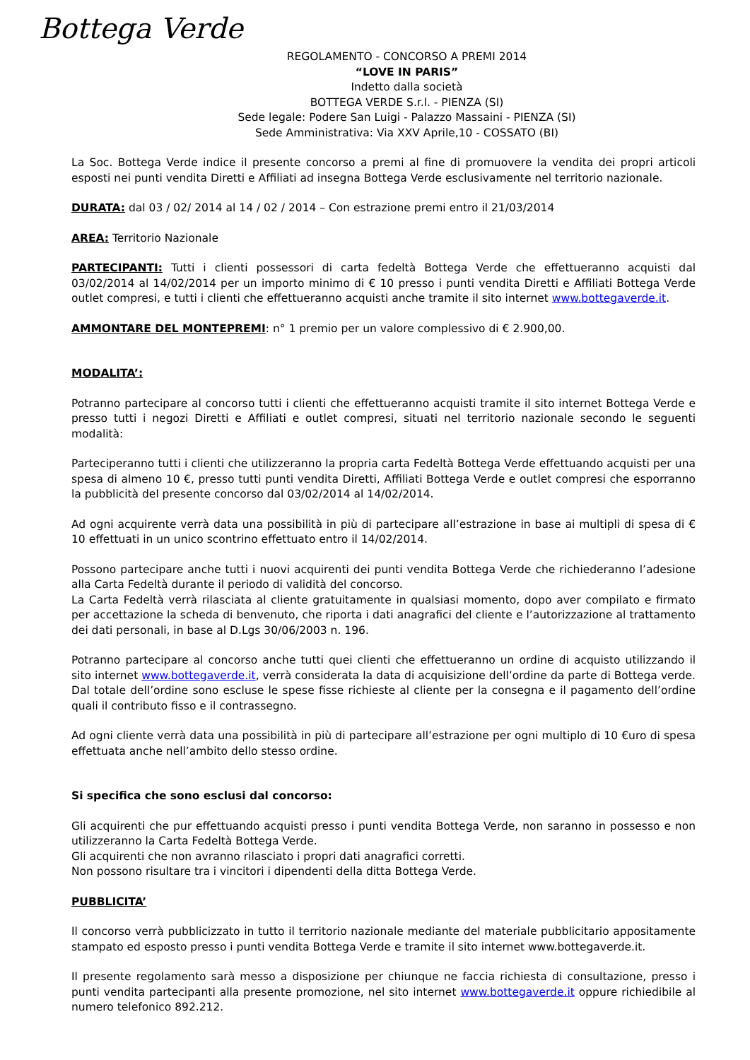Bottega Verde
REGOLAMENTO - CONCORSO A PREMI 2014
“LOVE IN PARIS”
Indetto dalla società
BOTTEGA VERDE S.r.l. - PIENZA (SI)
Sede legale: Podere San Luigi - Palazzo Massaini - PIENZA (SI)
Sede Amministrativa: Via XXV Aprile,10 - COSSATO (BI)
La Soc. Bottega Verde indice il presente concorso a premi al fine di promuovere la vendita dei propri articoli esposti nei punti vendita Diretti e Affiliati ad insegna Bottega Verde esclusivamente nel territorio nazionale.
DURATA: dal 03 / 02/ 2014 al 14 / 02 / 2014 – Con estrazione premi entro il 21/03/2014
AREA: Territorio Nazionale
PARTECIPANTI: Tutti i clienti possessori di carta fedeltà Bottega Verde che effettueranno acquisti dal 03/02/2014 al 14/02/2014 per un importo minimo di € 10 presso i punti vendita Diretti e Affiliati Bottega Verde outlet compresi, e tutti i clienti che effettueranno acquisti anche tramite il sito internet www.bottegaverde.it.
AMMONTARE DEL MONTEPREMI: n° 1 premio per un valore complessivo di € 2.900,00.
MODALITA’:
Potranno partecipare al concorso tutti i clienti che effettueranno acquisti tramite il sito internet Bottega Verde e presso tutti i negozi Diretti e Affiliati e outlet compresi, situati nel territorio nazionale secondo le seguenti modalità:
Parteciperanno tutti i clienti che utilizzeranno la propria carta Fedeltà Bottega Verde effettuando acquisti per una spesa di almeno 10 €, presso tutti punti vendita Diretti, Affiliati Bottega Verde e outlet compresi che esporranno la pubblicità del presente concorso dal 03/02/2014 al 14/02/2014.
Ad ogni acquirente verrà data una possibilità in più di partecipare all’estrazione in base ai multipli di spesa di € 10 effettuati in un unico scontrino effettuato entro il 14/02/2014.
Possono partecipare anche tutti i nuovi acquirenti dei punti vendita Bottega Verde che richiederanno l’adesione alla Carta Fedeltà durante il periodo di validità del concorso.
La Carta Fedeltà verrà rilasciata al cliente gratuitamente in qualsiasi momento, dopo aver compilato e firmato per accettazione la scheda di benvenuto, che riporta i dati anagrafici del cliente e l’autorizzazione al trattamento dei dati personali, in base al D.Lgs 30/06/2003 n. 196.
Potranno partecipare al concorso anche tutti quei clienti che effettueranno un ordine di acquisto utilizzando il sito internet www.bottegaverde.it, verrà considerata la data di acquisizione dell’ordine da parte di Bottega verde. Dal totale dell’ordine sono escluse le spese fisse richieste al cliente per la consegna e il pagamento dell’ordine quali il contributo fisso e il contrassegno.
Ad ogni cliente verrà data una possibilità in più di partecipare all’estrazione per ogni multiplo di 10 €uro di spesa effettuata anche nell’ambito dello stesso ordine.
Si specifica che sono esclusi dal concorso:
Gli acquirenti che pur effettuando acquisti presso i punti vendita Bottega Verde, non saranno in possesso e non utilizzeranno la Carta Fedeltà Bottega Verde.
Gli acquirenti che non avranno rilasciato i propri dati anagrafici corretti.
Non possono risultare tra i vincitori i dipendenti della ditta Bottega Verde.
PUBBLICITA’
Il concorso verrà pubblicizzato in tutto il territorio nazionale mediante del materiale pubblicitario appositamente stampato ed esposto presso i punti vendita Bottega Verde e tramite il sito internet www.bottegaverde.it.
Il presente regolamento sarà messo a disposizione per chiunque ne faccia richiesta di consultazione, presso i punti vendita partecipanti alla presente promozione, nel sito internet www.bottegaverde.it oppure richiedibile al numero telefonico 892.212.